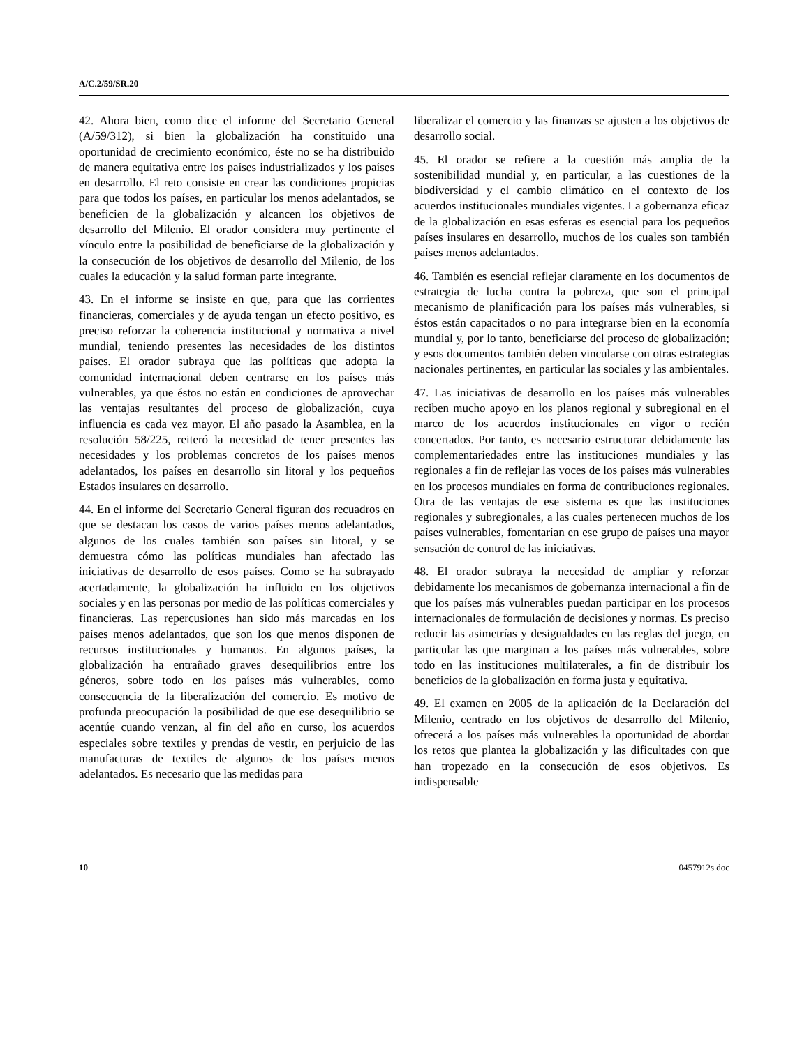A/C.2/59/SR.20
42. Ahora bien, como dice el informe del Secretario General (A/59/312), si bien la globalización ha constituido una oportunidad de crecimiento económico, éste no se ha distribuido de manera equitativa entre los países industrializados y los países en desarrollo. El reto consiste en crear las condiciones propicias para que todos los países, en particular los menos adelantados, se beneficien de la globalización y alcancen los objetivos de desarrollo del Milenio. El orador considera muy pertinente el vínculo entre la posibilidad de beneficiarse de la globalización y la consecución de los objetivos de desarrollo del Milenio, de los cuales la educación y la salud forman parte integrante.
43. En el informe se insiste en que, para que las corrientes financieras, comerciales y de ayuda tengan un efecto positivo, es preciso reforzar la coherencia institucional y normativa a nivel mundial, teniendo presentes las necesidades de los distintos países. El orador subraya que las políticas que adopta la comunidad internacional deben centrarse en los países más vulnerables, ya que éstos no están en condiciones de aprovechar las ventajas resultantes del proceso de globalización, cuya influencia es cada vez mayor. El año pasado la Asamblea, en la resolución 58/225, reiteró la necesidad de tener presentes las necesidades y los problemas concretos de los países menos adelantados, los países en desarrollo sin litoral y los pequeños Estados insulares en desarrollo.
44. En el informe del Secretario General figuran dos recuadros en que se destacan los casos de varios países menos adelantados, algunos de los cuales también son países sin litoral, y se demuestra cómo las políticas mundiales han afectado las iniciativas de desarrollo de esos países. Como se ha subrayado acertadamente, la globalización ha influido en los objetivos sociales y en las personas por medio de las políticas comerciales y financieras. Las repercusiones han sido más marcadas en los países menos adelantados, que son los que menos disponen de recursos institucionales y humanos. En algunos países, la globalización ha entrañado graves desequilibrios entre los géneros, sobre todo en los países más vulnerables, como consecuencia de la liberalización del comercio. Es motivo de profunda preocupación la posibilidad de que ese desequilibrio se acentúe cuando venzan, al fin del año en curso, los acuerdos especiales sobre textiles y prendas de vestir, en perjuicio de las manufacturas de textiles de algunos de los países menos adelantados. Es necesario que las medidas para
liberalizar el comercio y las finanzas se ajusten a los objetivos de desarrollo social.
45. El orador se refiere a la cuestión más amplia de la sostenibilidad mundial y, en particular, a las cuestiones de la biodiversidad y el cambio climático en el contexto de los acuerdos institucionales mundiales vigentes. La gobernanza eficaz de la globalización en esas esferas es esencial para los pequeños países insulares en desarrollo, muchos de los cuales son también países menos adelantados.
46. También es esencial reflejar claramente en los documentos de estrategia de lucha contra la pobreza, que son el principal mecanismo de planificación para los países más vulnerables, si éstos están capacitados o no para integrarse bien en la economía mundial y, por lo tanto, beneficiarse del proceso de globalización; y esos documentos también deben vincularse con otras estrategias nacionales pertinentes, en particular las sociales y las ambientales.
47. Las iniciativas de desarrollo en los países más vulnerables reciben mucho apoyo en los planos regional y subregional en el marco de los acuerdos institucionales en vigor o recién concertados. Por tanto, es necesario estructurar debidamente las complementariedades entre las instituciones mundiales y las regionales a fin de reflejar las voces de los países más vulnerables en los procesos mundiales en forma de contribuciones regionales. Otra de las ventajas de ese sistema es que las instituciones regionales y subregionales, a las cuales pertenecen muchos de los países vulnerables, fomentarían en ese grupo de países una mayor sensación de control de las iniciativas.
48. El orador subraya la necesidad de ampliar y reforzar debidamente los mecanismos de gobernanza internacional a fin de que los países más vulnerables puedan participar en los procesos internacionales de formulación de decisiones y normas. Es preciso reducir las asimetrías y desigualdades en las reglas del juego, en particular las que marginan a los países más vulnerables, sobre todo en las instituciones multilaterales, a fin de distribuir los beneficios de la globalización en forma justa y equitativa.
49. El examen en 2005 de la aplicación de la Declaración del Milenio, centrado en los objetivos de desarrollo del Milenio, ofrecerá a los países más vulnerables la oportunidad de abordar los retos que plantea la globalización y las dificultades con que han tropezado en la consecución de esos objetivos. Es indispensable
10 0457912s.doc